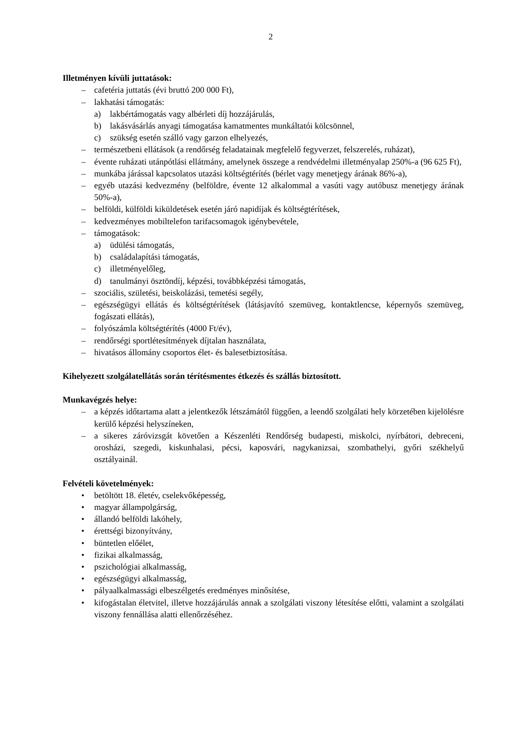2
Illetményen kívüli juttatások:
– cafetéria juttatás (évi bruttó 200 000 Ft),
– lakhatási támogatás:
a) lakbértámogatás vagy albérleti díj hozzájárulás,
b) lakásvásárlás anyagi támogatása kamatmentes munkáltatói kölcsönnel,
c) szükség esetén szálló vagy garzon elhelyezés,
– természetbeni ellátások (a rendőrség feladatainak megfelelő fegyverzet, felszerelés, ruházat),
– évente ruházati utánpótlási ellátmány, amelynek összege a rendvédelmi illetményalap 250%-a (96 625 Ft),
– munkába járással kapcsolatos utazási költségtérítés (bérlet vagy menetjegy árának 86%-a),
– egyéb utazási kedvezmény (belföldre, évente 12 alkalommal a vasúti vagy autóbusz menetjegy árának 50%-a),
– belföldi, külföldi kiküldetések esetén járó napidíjak és költségtérítések,
– kedvezményes mobiltelefon tarifacsomagok igénybevétele,
– támogatások:
a) üdülési támogatás,
b) családalapítási támogatás,
c) illetményelőleg,
d) tanulmányi ösztöndíj, képzési, továbbképzési támogatás,
– szociális, születési, beiskolázási, temetési segély,
– egészségügyi ellátás és költségtérítések (látásjavító szemüveg, kontaktlencse, képernyős szemüveg, fogászati ellátás),
– folyószámla költségtérítés (4000 Ft/év),
– rendőrségi sportlétesítmények díjtalan használata,
– hivatásos állomány csoportos élet- és balesetbiztosítása.
Kihelyezett szolgálatellátás során térítésmentes étkezés és szállás biztosított.
Munkavégzés helye:
– a képzés időtartama alatt a jelentkezők létszámától függően, a leendő szolgálati hely körzetében kijelölésre kerülő képzési helyszíneken,
– a sikeres záróvizsgát követően a Készenléti Rendőrség budapesti, miskolci, nyírbátori, debreceni, orosházi, szegedi, kiskunhalasi, pécsi, kaposvári, nagykanizsai, szombathelyi, győri székhelyű osztályainál.
Felvételi követelmények:
• betöltött 18. életév, cselekvőképesség,
• magyar állampolgárság,
• állandó belföldi lakóhely,
• érettségi bizonyítvány,
• büntetlen előélet,
• fizikai alkalmasság,
• pszichológiai alkalmasság,
• egészségügyi alkalmasság,
• pályaalkalmassági elbeszélgetés eredményes minősítése,
• kifogástalan életvitel, illetve hozzájárulás annak a szolgálati viszony létesítése előtti, valamint a szolgálati viszony fennállása alatti ellenőrzéséhez.